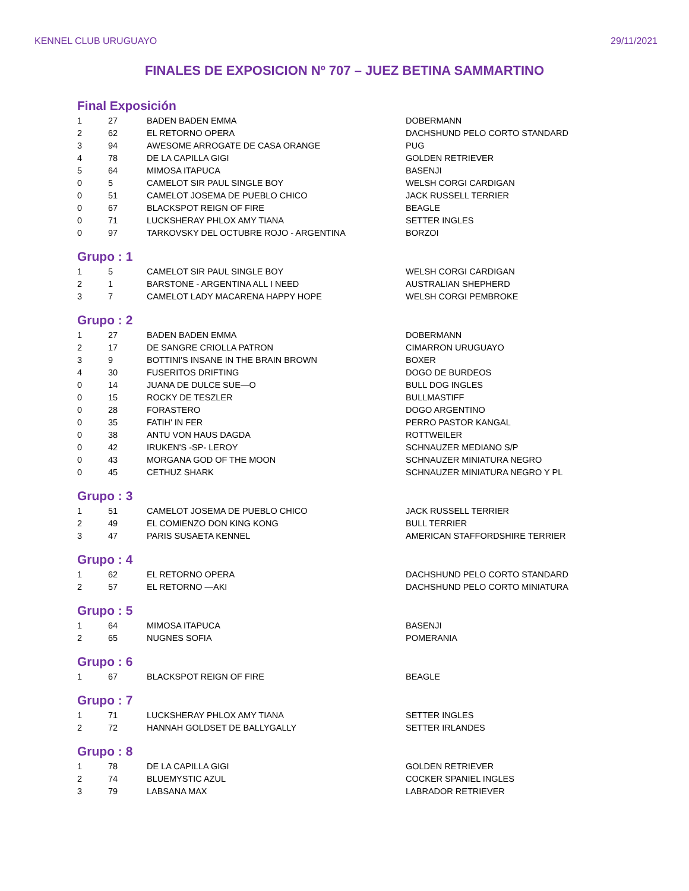KENNEL CLUB URUGUAYO 29/11/2021
FINALES DE EXPOSICION Nº 707 – JUEZ BETINA SAMMARTINO
Final Exposición
| 1 | 27 | BADEN BADEN EMMA | DOBERMANN |
| 2 | 62 | EL RETORNO OPERA | DACHSHUND PELO CORTO STANDARD |
| 3 | 94 | AWESOME ARROGATE DE CASA ORANGE | PUG |
| 4 | 78 | DE LA CAPILLA GIGI | GOLDEN RETRIEVER |
| 5 | 64 | MIMOSA ITAPUCA | BASENJI |
| 0 | 5 | CAMELOT SIR PAUL SINGLE BOY | WELSH CORGI CARDIGAN |
| 0 | 51 | CAMELOT JOSEMA DE PUEBLO CHICO | JACK RUSSELL TERRIER |
| 0 | 67 | BLACKSPOT REIGN OF FIRE | BEAGLE |
| 0 | 71 | LUCKSHERAY PHLOX AMY TIANA | SETTER INGLES |
| 0 | 97 | TARKOVSKY DEL OCTUBRE ROJO - ARGENTINA | BORZOI |
Grupo : 1
| 1 | 5 | CAMELOT SIR PAUL SINGLE BOY | WELSH CORGI CARDIGAN |
| 2 | 1 | BARSTONE - ARGENTINA ALL I NEED | AUSTRALIAN SHEPHERD |
| 3 | 7 | CAMELOT LADY MACARENA HAPPY HOPE | WELSH CORGI PEMBROKE |
Grupo : 2
| 1 | 27 | BADEN BADEN EMMA | DOBERMANN |
| 2 | 17 | DE SANGRE CRIOLLA PATRON | CIMARRON URUGUAYO |
| 3 | 9 | BOTTINI'S INSANE IN THE BRAIN BROWN | BOXER |
| 4 | 30 | FUSERITOS DRIFTING | DOGO DE BURDEOS |
| 0 | 14 | JUANA DE DULCE SUE—O | BULL DOG INGLES |
| 0 | 15 | ROCKY DE TESZLER | BULLMASTIFF |
| 0 | 28 | FORASTERO | DOGO ARGENTINO |
| 0 | 35 | FATIH' IN FER | PERRO PASTOR KANGAL |
| 0 | 38 | ANTU VON HAUS DAGDA | ROTTWEILER |
| 0 | 42 | IRUKEN'S -SP- LEROY | SCHNAUZER MEDIANO S/P |
| 0 | 43 | MORGANA GOD OF THE MOON | SCHNAUZER MINIATURA NEGRO |
| 0 | 45 | CETHUZ SHARK | SCHNAUZER MINIATURA NEGRO Y PL |
Grupo : 3
| 1 | 51 | CAMELOT JOSEMA DE PUEBLO CHICO | JACK RUSSELL TERRIER |
| 2 | 49 | EL COMIENZO DON KING KONG | BULL TERRIER |
| 3 | 47 | PARIS SUSAETA KENNEL | AMERICAN STAFFORDSHIRE TERRIER |
Grupo : 4
| 1 | 62 | EL RETORNO OPERA | DACHSHUND PELO CORTO STANDARD |
| 2 | 57 | EL RETORNO —AKI | DACHSHUND PELO CORTO MINIATURA |
Grupo : 5
| 1 | 64 | MIMOSA ITAPUCA | BASENJI |
| 2 | 65 | NUGNES SOFIA | POMERANIA |
Grupo : 6
| 1 | 67 | BLACKSPOT REIGN OF FIRE | BEAGLE |
Grupo : 7
| 1 | 71 | LUCKSHERAY PHLOX AMY TIANA | SETTER INGLES |
| 2 | 72 | HANNAH GOLDSET DE BALLYGALLY | SETTER IRLANDES |
Grupo : 8
| 1 | 78 | DE LA CAPILLA GIGI | GOLDEN RETRIEVER |
| 2 | 74 | BLUEMYSTIC AZUL | COCKER SPANIEL INGLES |
| 3 | 79 | LABSANA MAX | LABRADOR RETRIEVER |